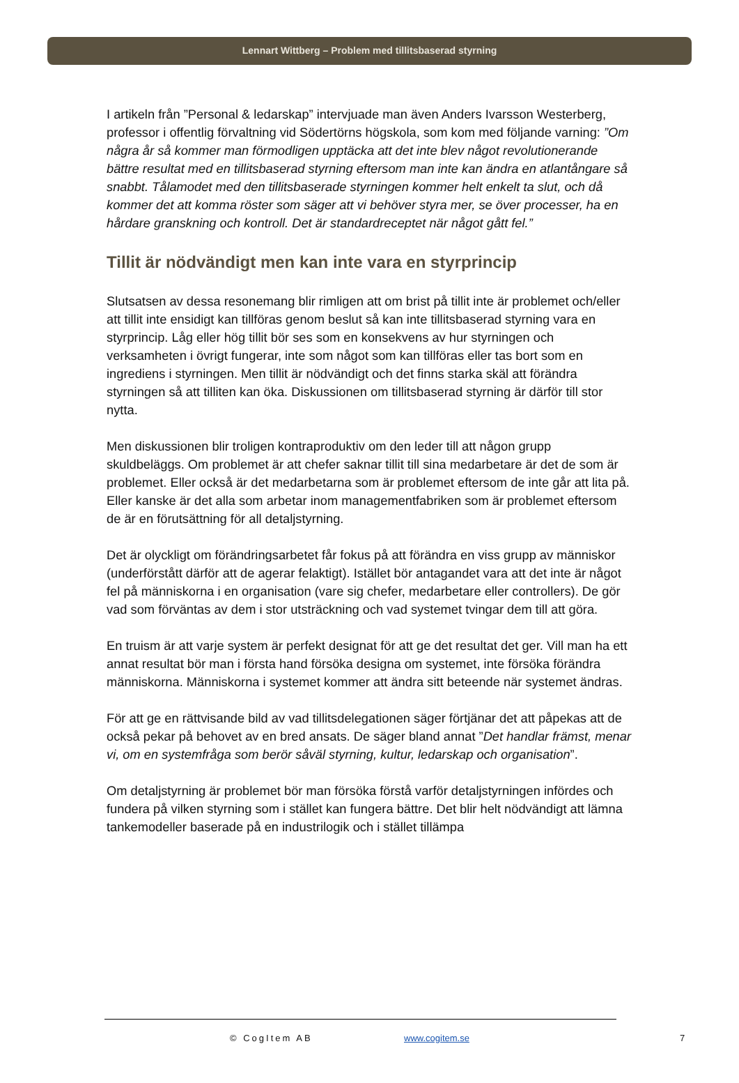Lennart Wittberg – Problem med tillitsbaserad styrning
I artikeln från ”Personal & ledarskap” intervjuade man även Anders Ivarsson Westerberg, professor i offentlig förvaltning vid Södertörns högskola, som kom med följande varning: ”Om några år så kommer man förmodligen upptäcka att det inte blev något revolutionerande bättre resultat med en tillitsbaserad styrning eftersom man inte kan ändra en atlantångare så snabbt. Tålamodet med den tillitsbaserade styrningen kommer helt enkelt ta slut, och då kommer det att komma röster som säger att vi behöver styra mer, se över processer, ha en hårdare granskning och kontroll. Det är standardreceptet när något gått fel.”
Tillit är nödvändigt men kan inte vara en styrprincip
Slutsatsen av dessa resonemang blir rimligen att om brist på tillit inte är problemet och/eller att tillit inte ensidigt kan tillföras genom beslut så kan inte tillitsbaserad styrning vara en styrprincip. Låg eller hög tillit bör ses som en konsekvens av hur styrningen och verksamheten i övrigt fungerar, inte som något som kan tillföras eller tas bort som en ingrediens i styrningen. Men tillit är nödvändigt och det finns starka skäl att förändra styrningen så att tilliten kan öka. Diskussionen om tillitsbaserad styrning är därför till stor nytta.
Men diskussionen blir troligen kontraproduktiv om den leder till att någon grupp skuldbeläggs. Om problemet är att chefer saknar tillit till sina medarbetare är det de som är problemet. Eller också är det medarbetarna som är problemet eftersom de inte går att lita på. Eller kanske är det alla som arbetar inom managementfabriken som är problemet eftersom de är en förutsättning för all detaljstyrning.
Det är olyckligt om förändringsarbetet får fokus på att förändra en viss grupp av människor (underförstått därför att de agerar felaktigt). Istället bör antagandet vara att det inte är något fel på människorna i en organisation (vare sig chefer, medarbetare eller controllers). De gör vad som förväntas av dem i stor utsträckning och vad systemet tvingar dem till att göra.
En truism är att varje system är perfekt designat för att ge det resultat det ger. Vill man ha ett annat resultat bör man i första hand försöka designa om systemet, inte försöka förändra människorna. Människorna i systemet kommer att ändra sitt beteende när systemet ändras.
För att ge en rättvisande bild av vad tillitsdelegationen säger förtjänar det att påpekas att de också pekar på behovet av en bred ansats. De säger bland annat ”Det handlar främst, menar vi, om en systemfråga som berör såväl styrning, kultur, ledarskap och organisation”.
Om detaljstyrning är problemet bör man försöka förstå varför detaljstyrningen infördes och fundera på vilken styrning som i stället kan fungera bättre. Det blir helt nödvändigt att lämna tankemodeller baserade på en industrilogik och i stället tillämpa
© CogItem AB www.cogitem.se 7